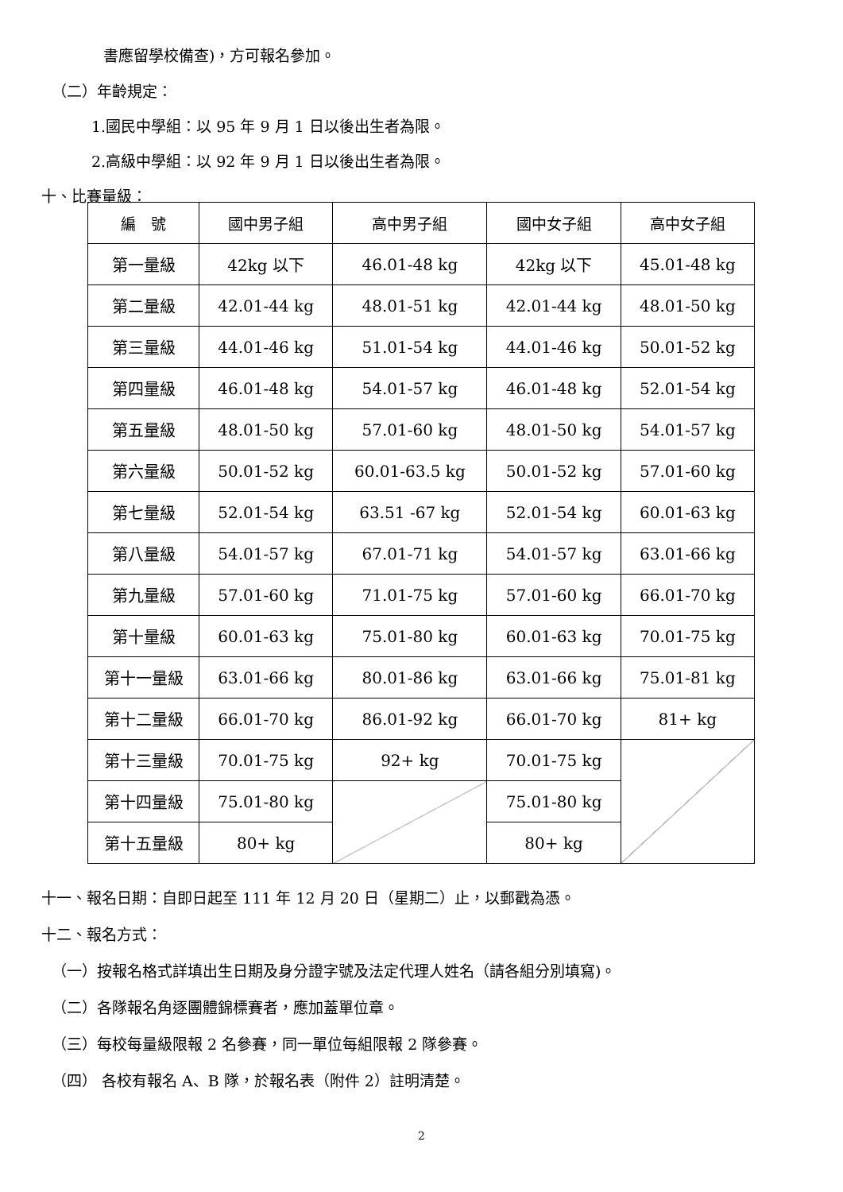書應留學校備查)，方可報名參加。
（二）年齡規定：
1.國民中學組：以 95 年 9 月 1 日以後出生者為限。
2.高級中學組：以 92 年 9 月 1 日以後出生者為限。
十、比賽量級：
| 編 號 | 國中男子組 | 高中男子組 | 國中女子組 | 高中女子組 |
| --- | --- | --- | --- | --- |
| 第一量級 | 42kg 以下 | 46.01-48 kg | 42kg 以下 | 45.01-48 kg |
| 第二量級 | 42.01-44 kg | 48.01-51 kg | 42.01-44 kg | 48.01-50 kg |
| 第三量級 | 44.01-46 kg | 51.01-54 kg | 44.01-46 kg | 50.01-52 kg |
| 第四量級 | 46.01-48 kg | 54.01-57 kg | 46.01-48 kg | 52.01-54 kg |
| 第五量級 | 48.01-50 kg | 57.01-60 kg | 48.01-50 kg | 54.01-57 kg |
| 第六量級 | 50.01-52 kg | 60.01-63.5 kg | 50.01-52 kg | 57.01-60 kg |
| 第七量級 | 52.01-54 kg | 63.51 -67 kg | 52.01-54 kg | 60.01-63 kg |
| 第八量級 | 54.01-57 kg | 67.01-71 kg | 54.01-57 kg | 63.01-66 kg |
| 第九量級 | 57.01-60 kg | 71.01-75 kg | 57.01-60 kg | 66.01-70 kg |
| 第十量級 | 60.01-63 kg | 75.01-80 kg | 60.01-63 kg | 70.01-75 kg |
| 第十一量級 | 63.01-66 kg | 80.01-86 kg | 63.01-66 kg | 75.01-81 kg |
| 第十二量級 | 66.01-70 kg | 86.01-92 kg | 66.01-70 kg | 81+ kg |
| 第十三量級 | 70.01-75 kg | 92+ kg | 70.01-75 kg | |
| 第十四量級 | 75.01-80 kg | | 75.01-80 kg | |
| 第十五量級 | 80+ kg | | 80+ kg | |
十一、報名日期：自即日起至 111 年 12 月 20 日（星期二）止，以郵戳為憑。
十二、報名方式：
（一）按報名格式詳填出生日期及身分證字號及法定代理人姓名（請各組分別填寫)。
（二）各隊報名角逐團體錦標賽者，應加蓋單位章。
（三）每校每量級限報 2 名參賽，同一單位每組限報 2 隊參賽。
（四） 各校有報名 A、B 隊，於報名表（附件 2）註明清楚。
2